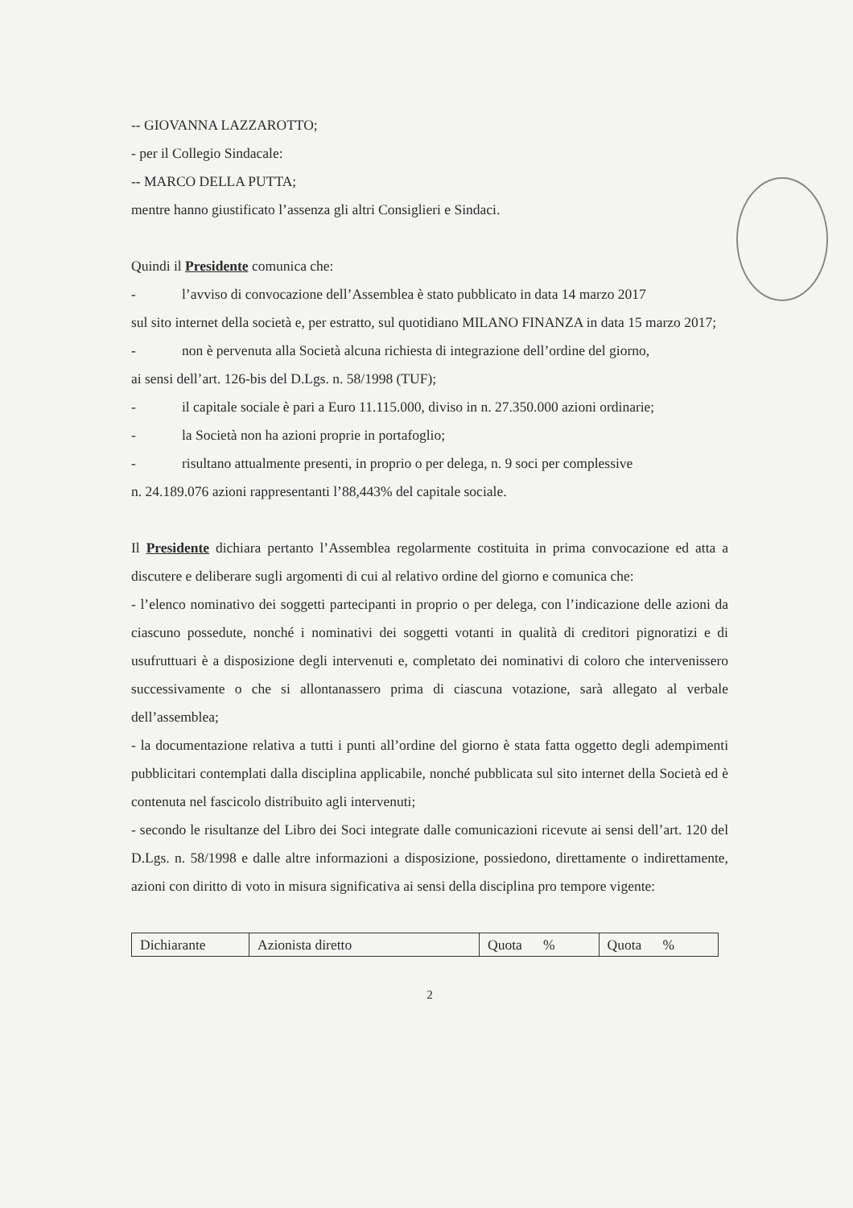-- GIOVANNA LAZZAROTTO;
- per il Collegio Sindacale:
-- MARCO DELLA PUTTA;
mentre hanno giustificato l’assenza gli altri Consiglieri e Sindaci.
Quindi il Presidente comunica che:
- l’avviso di convocazione dell’Assemblea è stato pubblicato in data 14 marzo 2017
sul sito internet della società e, per estratto, sul quotidiano MILANO FINANZA in data 15 marzo 2017;
- non è pervenuta alla Società alcuna richiesta di integrazione dell’ordine del giorno,
ai sensi dell’art. 126-bis del D.Lgs. n. 58/1998 (TUF);
- il capitale sociale è pari a Euro 11.115.000, diviso in n. 27.350.000 azioni ordinarie;
- la Società non ha azioni proprie in portafoglio;
- risultano attualmente presenti, in proprio o per delega, n. 9 soci per complessive
n. 24.189.076 azioni rappresentanti l’88,443% del capitale sociale.
Il Presidente dichiara pertanto l’Assemblea regolarmente costituita in prima convocazione ed atta a discutere e deliberare sugli argomenti di cui al relativo ordine del giorno e comunica che:
- l’elenco nominativo dei soggetti partecipanti in proprio o per delega, con l’indicazione delle azioni da ciascuno possedute, nonché i nominativi dei soggetti votanti in qualità di creditori pignoratizi e di usufruttuari è a disposizione degli intervenuti e, completato dei nominativi di coloro che intervenissero successivamente o che si allontanassero prima di ciascuna votazione, sarà allegato al verbale dell’assemblea;
- la documentazione relativa a tutti i punti all’ordine del giorno è stata fatta oggetto degli adempimenti pubblicitari contemplati dalla disciplina applicabile, nonché pubblicata sul sito internet della Società ed è contenuta nel fascicolo distribuito agli intervenuti;
- secondo le risultanze del Libro dei Soci integrate dalle comunicazioni ricevute ai sensi dell’art. 120 del D.Lgs. n. 58/1998 e dalle altre informazioni a disposizione, possiedono, direttamente o indirettamente, azioni con diritto di voto in misura significativa ai sensi della disciplina pro tempore vigente:
| Dichiarante | Azionista diretto | Quota % | Quota % |
2